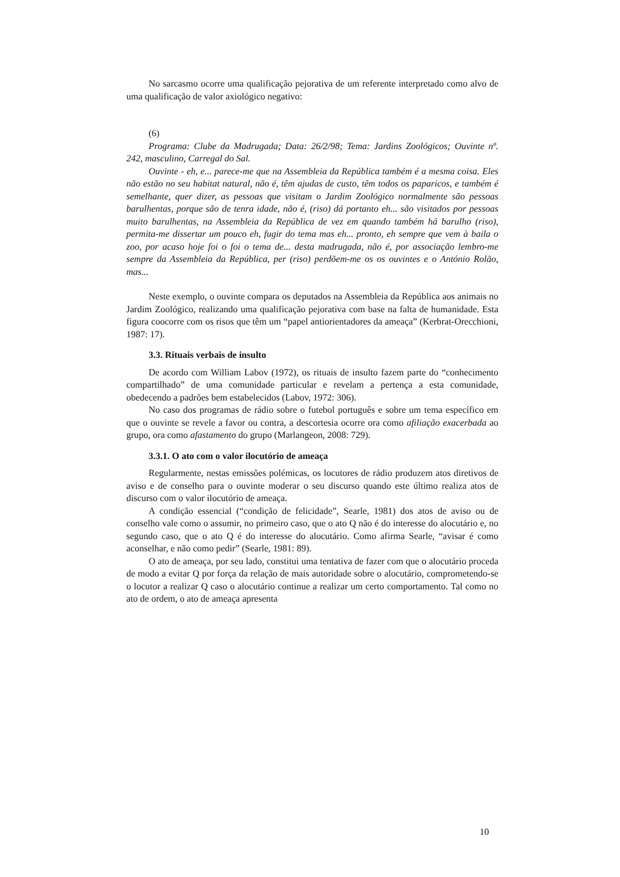No sarcasmo ocorre uma qualificação pejorativa de um referente interpretado como alvo de uma qualificação de valor axiológico negativo:
(6)
Programa: Clube da Madrugada; Data: 26/2/98; Tema: Jardins Zoológicos; Ouvinte nº. 242, masculino, Carregal do Sal.
Ouvinte - eh, e... parece-me que na Assembleia da República também é a mesma coisa. Eles não estão no seu habitat natural, não é, têm ajudas de custo, têm todos os paparicos, e também é semelhante, quer dizer, as pessoas que visitam o Jardim Zoológico normalmente são pessoas barulhentas, porque são de tenra idade, não é, (riso) dá portanto eh... são visitados por pessoas muito barulhentas, na Assembleia da República de vez em quando também há barulho (riso), permita-me dissertar um pouco eh, fugir do tema mas eh... pronto, eh sempre que vem à baila o zoo, por acaso hoje foi o foi o tema de... desta madrugada, não é, por associação lembro-me sempre da Assembleia da República, per (riso) perdõem-me os os ouvintes e o António Rolão, mas...
Neste exemplo, o ouvinte compara os deputados na Assembleia da República aos animais no Jardim Zoológico, realizando uma qualificação pejorativa com base na falta de humanidade. Esta figura coocorre com os risos que têm um “papel antiorientadores da ameaça” (Kerbrat-Orecchioni, 1987: 17).
3.3. Rituais verbais de insulto
De acordo com William Labov (1972), os rituais de insulto fazem parte do “conhecimento compartilhado” de uma comunidade particular e revelam a pertença a esta comunidade, obedecendo a padrões bem estabelecidos (Labov, 1972: 306).
No caso dos programas de rádio sobre o futebol português e sobre um tema específico em que o ouvinte se revele a favor ou contra, a descortesia ocorre ora como afiliação exacerbada ao grupo, ora como afastamento do grupo (Marlangeon, 2008: 729).
3.3.1. O ato com o valor ilocutório de ameaça
Regularmente, nestas emissões polémicas, os locutores de rádio produzem atos diretivos de aviso e de conselho para o ouvinte moderar o seu discurso quando este último realiza atos de discurso com o valor ilocutório de ameaça.
A condição essencial (“condição de felicidade”, Searle, 1981) dos atos de aviso ou de conselho vale como o assumir, no primeiro caso, que o ato Q não é do interesse do alocutário e, no segundo caso, que o ato Q é do interesse do alocutário. Como afirma Searle, “avisar é como aconselhar, e não como pedir” (Searle, 1981: 89).
O ato de ameaça, por seu lado, constitui uma tentativa de fazer com que o alocutário proceda de modo a evitar Q por força da relação de mais autoridade sobre o alocutário, comprometendo-se o locutor a realizar Q caso o alocutário continue a realizar um certo comportamento. Tal como no ato de ordem, o ato de ameaça apresenta
10